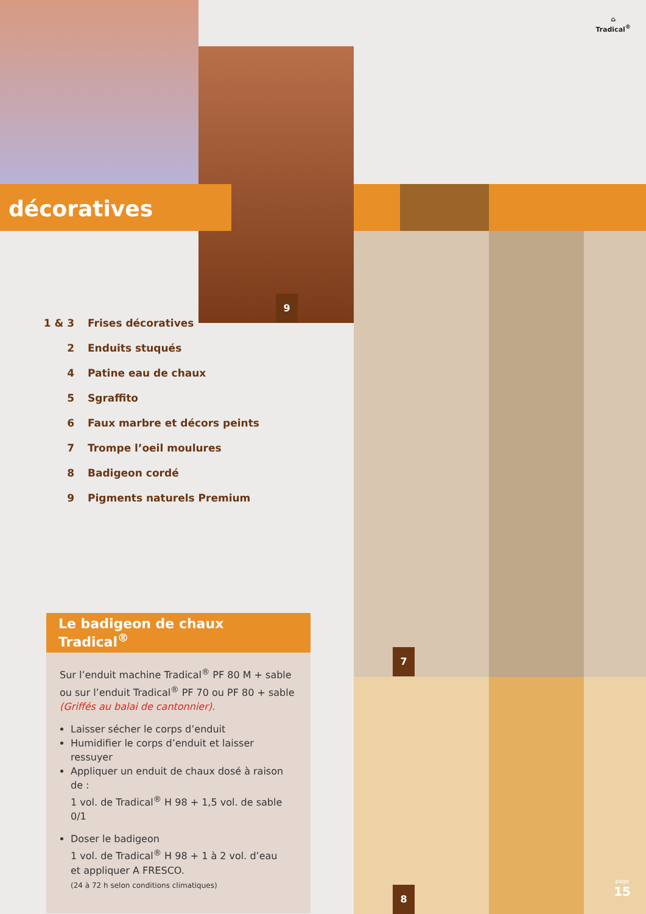⌂
Tradical<sup>®</sup>
décoratives
9
1 & 3 Frises décoratives
2 Enduits stuqués
4 Patine eau de chaux
5 Sgraffito
6 Faux marbre et décors peints
7 Trompe l’oeil moulures
8 Badigeon cordé
9 Pigments naturels Premium
Le badigeon de chaux Tradical<sup>®</sup>
Sur l’enduit machine Tradical<sup>®</sup> PF 80 M + sable
ou sur l’enduit Tradical<sup>®</sup> PF 70 ou PF 80 + sable
(Griffés au balai de cantonnier).
Laisser sécher le corps d’enduit
Humidifier le corps d’enduit et laisser ressuyer
Appliquer un enduit de chaux dosé à raison de :
1 vol. de Tradical<sup>®</sup> H 98 + 1,5 vol. de sable 0/1
Doser le badigeon
1 vol. de Tradical<sup>®</sup> H 98 + 1 à 2 vol. d’eau
et appliquer A FRESCO.
(24 à 72 h selon conditions climatiques)
7
8 page
15